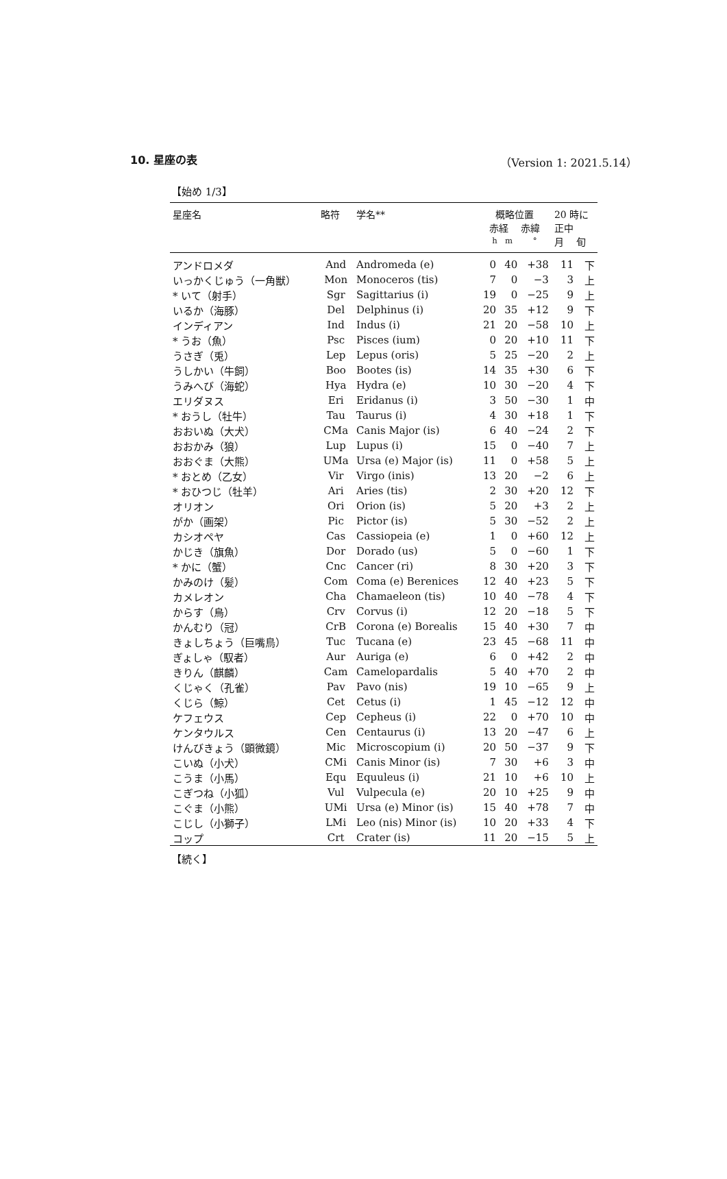10. 星座の表 （Version 1: 2021.5.14）
【始め 1/3】
| 星座名 | 略符 | 学名** | 概略位置 赤経 赤緯 h m ° | | | 20 時に 正中 月 旬 | |
| --- | --- | --- | --- | --- | --- | --- | --- |
| アンドロメダ | And | Andromeda (e) | 0 | 40 | +38 | 11 | 下 |
| いっかくじゅう（一角獣） | Mon | Monoceros (tis) | 7 | 0 | −3 | 3 | 上 |
| * いて（射手） | Sgr | Sagittarius (i) | 19 | 0 | −25 | 9 | 上 |
| いるか（海豚） | Del | Delphinus (i) | 20 | 35 | +12 | 9 | 下 |
| インディアン | Ind | Indus (i) | 21 | 20 | −58 | 10 | 上 |
| * うお（魚） | Psc | Pisces (ium) | 0 | 20 | +10 | 11 | 下 |
| うさぎ（兎） | Lep | Lepus (oris) | 5 | 25 | −20 | 2 | 上 |
| うしかい（牛飼） | Boo | Bootes (is) | 14 | 35 | +30 | 6 | 下 |
| うみへび（海蛇） | Hya | Hydra (e) | 10 | 30 | −20 | 4 | 下 |
| エリダヌス | Eri | Eridanus (i) | 3 | 50 | −30 | 1 | 中 |
| * おうし（牡牛） | Tau | Taurus (i) | 4 | 30 | +18 | 1 | 下 |
| おおいぬ（大犬） | CMa | Canis Major (is) | 6 | 40 | −24 | 2 | 下 |
| おおかみ（狼） | Lup | Lupus (i) | 15 | 0 | −40 | 7 | 上 |
| おおぐま（大熊） | UMa | Ursa (e) Major (is) | 11 | 0 | +58 | 5 | 上 |
| * おとめ（乙女） | Vir | Virgo (inis) | 13 | 20 | −2 | 6 | 上 |
| * おひつじ（牡羊） | Ari | Aries (tis) | 2 | 30 | +20 | 12 | 下 |
| オリオン | Ori | Orion (is) | 5 | 20 | +3 | 2 | 上 |
| がか（画架） | Pic | Pictor (is) | 5 | 30 | −52 | 2 | 上 |
| カシオペヤ | Cas | Cassiopeia (e) | 1 | 0 | +60 | 12 | 上 |
| かじき（旗魚） | Dor | Dorado (us) | 5 | 0 | −60 | 1 | 下 |
| * かに（蟹） | Cnc | Cancer (ri) | 8 | 30 | +20 | 3 | 下 |
| かみのけ（髪） | Com | Coma (e) Berenices | 12 | 40 | +23 | 5 | 下 |
| カメレオン | Cha | Chamaeleon (tis) | 10 | 40 | −78 | 4 | 下 |
| からす（烏） | Crv | Corvus (i) | 12 | 20 | −18 | 5 | 下 |
| かんむり（冠） | CrB | Corona (e) Borealis | 15 | 40 | +30 | 7 | 中 |
| きょしちょう（巨嘴鳥） | Tuc | Tucana (e) | 23 | 45 | −68 | 11 | 中 |
| ぎょしゃ（馭者） | Aur | Auriga (e) | 6 | 0 | +42 | 2 | 中 |
| きりん（麒麟） | Cam | Camelopardalis | 5 | 40 | +70 | 2 | 中 |
| くじゃく（孔雀） | Pav | Pavo (nis) | 19 | 10 | −65 | 9 | 上 |
| くじら（鯨） | Cet | Cetus (i) | 1 | 45 | −12 | 12 | 中 |
| ケフェウス | Cep | Cepheus (i) | 22 | 0 | +70 | 10 | 中 |
| ケンタウルス | Cen | Centaurus (i) | 13 | 20 | −47 | 6 | 上 |
| けんびきょう（顕微鏡） | Mic | Microscopium (i) | 20 | 50 | −37 | 9 | 下 |
| こいぬ（小犬） | CMi | Canis Minor (is) | 7 | 30 | +6 | 3 | 中 |
| こうま（小馬） | Equ | Equuleus (i) | 21 | 10 | +6 | 10 | 上 |
| こぎつね（小狐） | Vul | Vulpecula (e) | 20 | 10 | +25 | 9 | 中 |
| こぐま（小熊） | UMi | Ursa (e) Minor (is) | 15 | 40 | +78 | 7 | 中 |
| こじし（小獅子） | LMi | Leo (nis) Minor (is) | 10 | 20 | +33 | 4 | 下 |
| コップ | Crt | Crater (is) | 11 | 20 | −15 | 5 | 上 |
【続く】